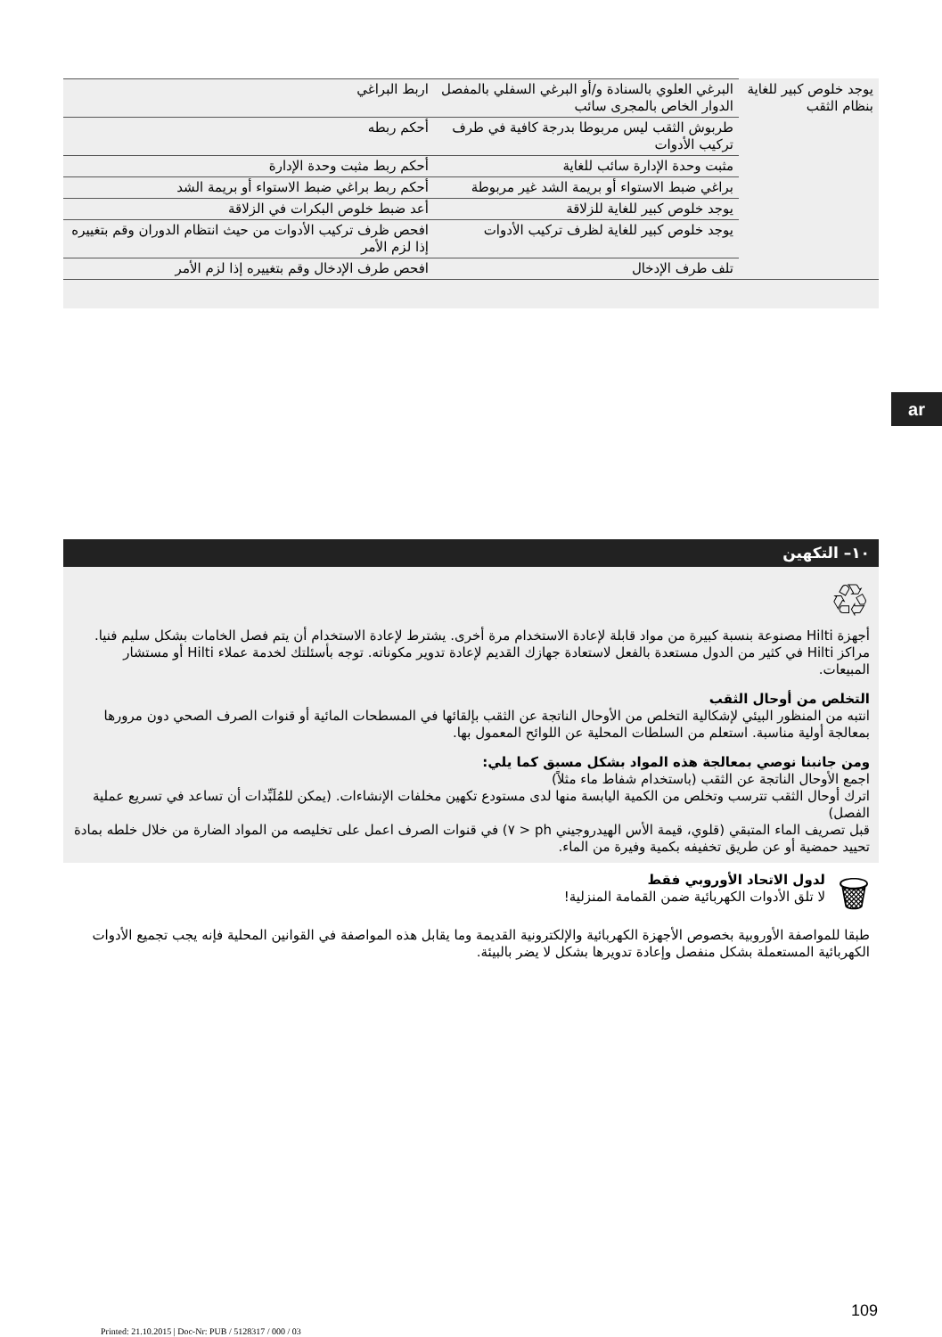| يوجد خلوص كبير للغاية بنظام الثقب | البرغي العلوي بالسنادة و/أو البرغي السفلي بالمفصل الدوار الخاص بالمجرى سائب | اربط البراغي |
| | طربوش الثقب ليس مربوطا بدرجة كافية في طرف تركيب الأدوات | أحكم ربطه |
| | مثبت وحدة الإدارة سائب للغاية | أحكم ربط مثبت وحدة الإدارة |
| | براغي ضبط الاستواء أو بريمة الشد غير مربوطة | أحكم ربط براغي ضبط الاستواء أو بريمة الشد |
| | يوجد خلوص كبير للغاية للزلاقة | أعد ضبط خلوص البكرات في الزلاقة |
| | يوجد خلوص كبير للغاية لظرف تركيب الأدوات | افحص ظرف تركيب الأدوات من حيث انتظام الدوران وقم بتغييره إذا لزم الأمر |
| | تلف طرف الإدخال | افحص طرف الإدخال وقم بتغييره إذا لزم الأمر |
ar
١٠– التكهين
♲
أجهزة Hilti مصنوعة بنسبة كبيرة من مواد قابلة لإعادة الاستخدام مرة أخرى. يشترط لإعادة الاستخدام أن يتم فصل الخامات بشكل سليم فنيا. مراكز Hilti في كثير من الدول مستعدة بالفعل لاستعادة جهازك القديم لإعادة تدوير مكوناته. توجه بأسئلتك لخدمة عملاء Hilti أو مستشار المبيعات.
التخلص من أوحال الثقب
انتبه من المنظور البيئي لإشكالية التخلص من الأوحال الناتجة عن الثقب بإلقائها في المسطحات المائية أو قنوات الصرف الصحي دون مرورها بمعالجة أولية مناسبة. استعلم من السلطات المحلية عن اللوائح المعمول بها.
ومن جانبنا نوصي بمعالجة هذه المواد بشكل مسبق كما يلي:
اجمع الأوحال الناتجة عن الثقب (باستخدام شفاط ماء مثلاً)
اترك أوحال الثقب تترسب وتخلص من الكمية اليابسة منها لدى مستودع تكهين مخلفات الإنشاءات. (يمكن للمُلَبِّدات أن تساعد في تسريع عملية الفصل)
قبل تصريف الماء المتبقي (قلوي، قيمة الأس الهيدروجيني ph < ٧) في قنوات الصرف اعمل على تخليصه من المواد الضارة من خلال خلطه بمادة تحييد حمضية أو عن طريق تخفيفه بكمية وفيرة من الماء.
🗑
لدول الاتحاد الأوروبي فقط
لا تلق الأدوات الكهربائية ضمن القمامة المنزلية!
طبقا للمواصفة الأوروبية بخصوص الأجهزة الكهربائية والإلكترونية القديمة وما يقابل هذه المواصفة في القوانين المحلية فإنه يجب تجميع الأدوات الكهربائية المستعملة بشكل منفصل وإعادة تدويرها بشكل لا يضر بالبيئة.
109
Printed: 21.10.2015 | Doc-Nr: PUB / 5128317 / 000 / 03